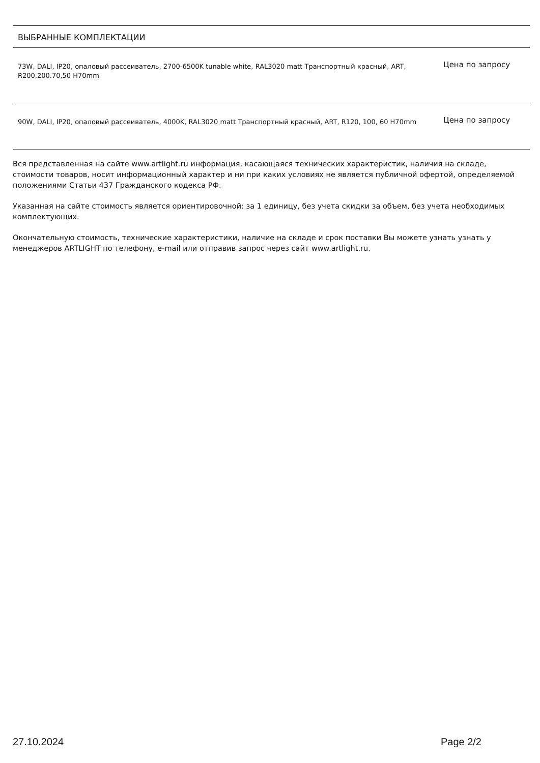| ВЫБРАННЫЕ КОМПЛЕКТАЦИИ | |
| --- | --- |
| 73W, DALI, IP20, опаловый рассеиватель, 2700-6500K tunable white, RAL3020 matt Транспортный красный, ART, R200,200.70,50 H70mm | Цена по запросу |
| 90W, DALI, IP20, опаловый рассеиватель, 4000K, RAL3020 matt Транспортный красный, ART, R120, 100, 60 H70mm | Цена по запросу |
Вся представленная на сайте www.artlight.ru информация, касающаяся технических характеристик, наличия на складе, стоимости товаров, носит информационный характер и ни при каких условиях не является публичной офертой, определяемой положениями Статьи 437 Гражданского кодекса РФ.
Указанная на сайте стоимость является ориентировочной: за 1 единицу, без учета скидки за объем, без учета необходимых комплектующих.
Окончательную стоимость, технические характеристики, наличие на складе и срок поставки Вы можете узнать узнать у менеджеров ARTLIGHT по телефону, e-mail или отправив запрос через сайт www.artlight.ru.
27.10.2024 Page 2/2